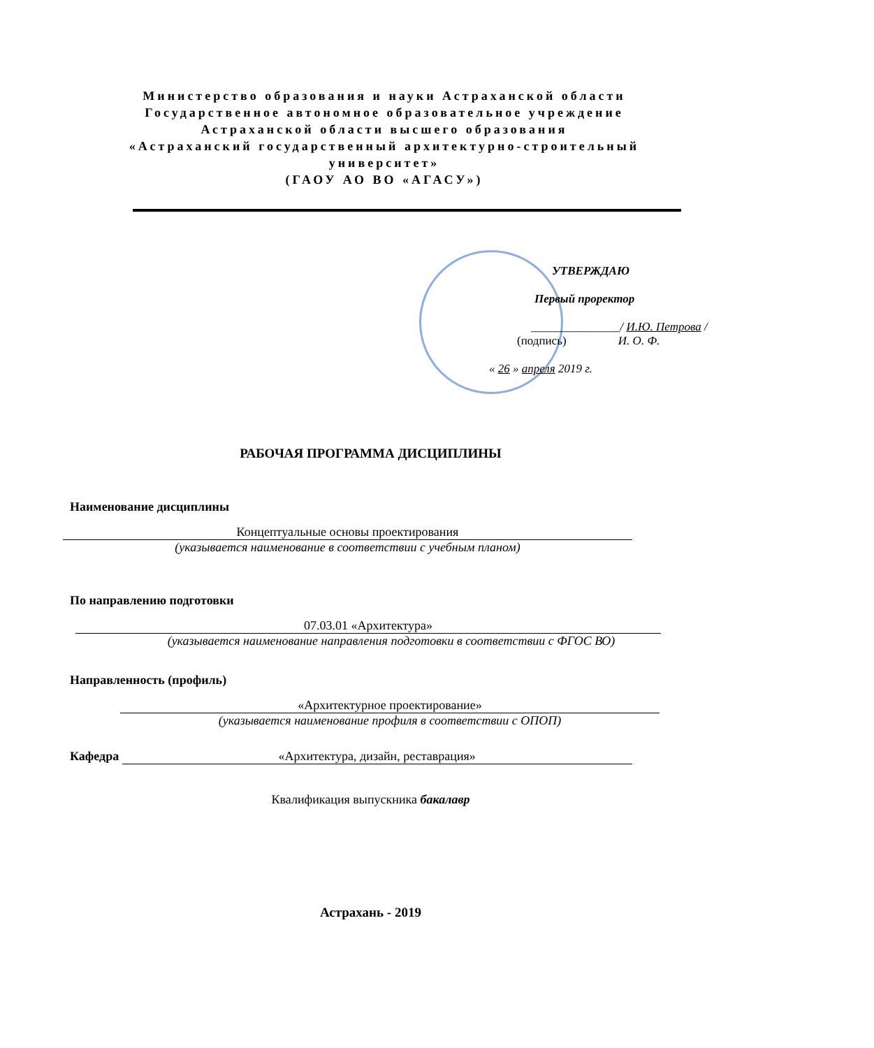Министерство образования и науки Астраханской области
Государственное автономное образовательное учреждение
Астраханской области высшего образования
«Астраханский государственный архитектурно-строительный университет»
(ГАОУ АО ВО «АГАСУ»)
УТВЕРЖДАЮ
Первый проректор
_______________/ И.Ю. Петрова /
(подпись) И. О. Ф.
« 26 » апреля 2019 г.
РАБОЧАЯ ПРОГРАММА ДИСЦИПЛИНЫ
Наименование дисциплины
Концептуальные основы проектирования
(указывается наименование в соответствии с учебным планом)
По направлению подготовки
07.03.01 «Архитектура»
(указывается наименование направления подготовки в соответствии с ФГОС ВО)
Направленность (профиль)
«Архитектурное проектирование»
(указывается наименование профиля в соответствии с ОПОП)
Кафедра «Архитектура, дизайн, реставрация»
Квалификация выпускника бакалавр
Астрахань - 2019